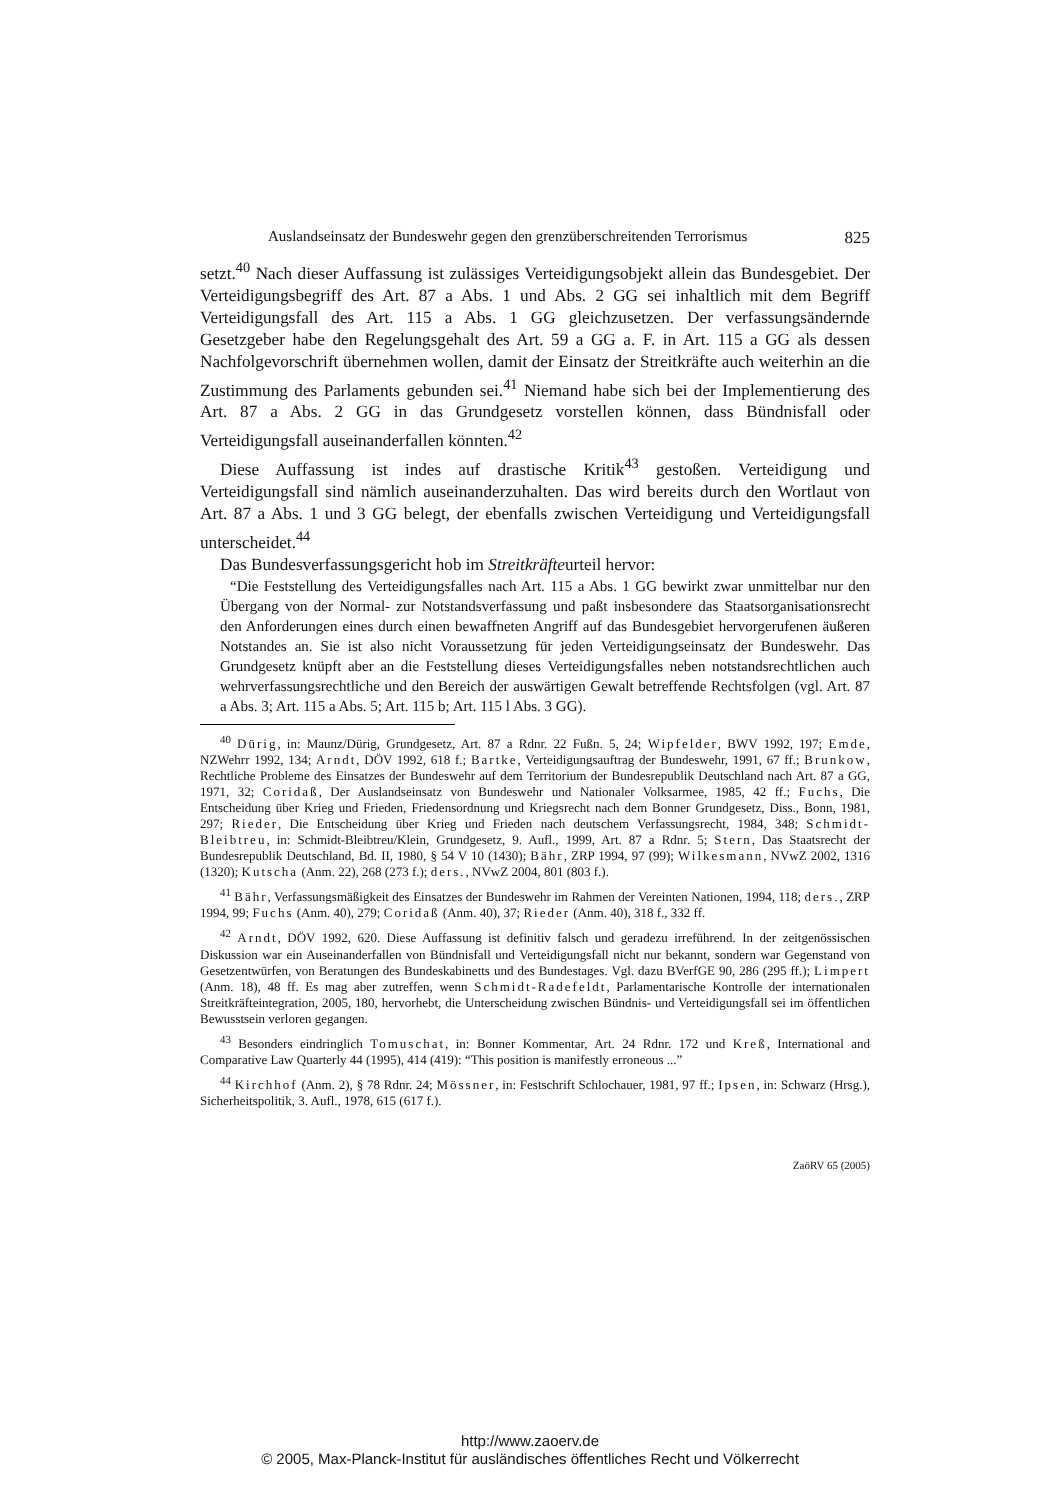Auslandseinsatz der Bundeswehr gegen den grenzüberschreitenden Terrorismus 825
setzt.<sup>40</sup> Nach dieser Auffassung ist zulässiges Verteidigungsobjekt allein das Bundesgebiet. Der Verteidigungsbegriff des Art. 87 a Abs. 1 und Abs. 2 GG sei inhaltlich mit dem Begriff Verteidigungsfall des Art. 115 a Abs. 1 GG gleichzusetzen. Der verfassungsändernde Gesetzgeber habe den Regelungsgehalt des Art. 59 a GG a. F. in Art. 115 a GG als dessen Nachfolgevorschrift übernehmen wollen, damit der Einsatz der Streitkräfte auch weiterhin an die Zustimmung des Parlaments gebunden sei.<sup>41</sup> Niemand habe sich bei der Implementierung des Art. 87 a Abs. 2 GG in das Grundgesetz vorstellen können, dass Bündnisfall oder Verteidigungsfall auseinanderfallen könnten.<sup>42</sup>
Diese Auffassung ist indes auf drastische Kritik<sup>43</sup> gestoßen. Verteidigung und Verteidigungsfall sind nämlich auseinanderzuhalten. Das wird bereits durch den Wortlaut von Art. 87 a Abs. 1 und 3 GG belegt, der ebenfalls zwischen Verteidigung und Verteidigungsfall unterscheidet.<sup>44</sup>
Das Bundesverfassungsgericht hob im Streitkräfteurteil hervor:
“Die Feststellung des Verteidigungsfalles nach Art. 115 a Abs. 1 GG bewirkt zwar unmittelbar nur den Übergang von der Normal- zur Notstandsverfassung und paßt insbesondere das Staatsorganisationsrecht den Anforderungen eines durch einen bewaffneten Angriff auf das Bundesgebiet hervorgerufenen äußeren Notstandes an. Sie ist also nicht Voraussetzung für jeden Verteidigungseinsatz der Bundeswehr. Das Grundgesetz knüpft aber an die Feststellung dieses Verteidigungsfalles neben notstandsrechtlichen auch wehrverfassungsrechtliche und den Bereich der auswärtigen Gewalt betreffende Rechtsfolgen (vgl. Art. 87 a Abs. 3; Art. 115 a Abs. 5; Art. 115 b; Art. 115 l Abs. 3 GG).
<sup>40</sup> Dürig, in: Maunz/Dürig, Grundgesetz, Art. 87 a Rdnr. 22 Fußn. 5, 24; Wipfelder, BWV 1992, 197; Emde, NZWehrr 1992, 134; Arndt, DÖV 1992, 618 f.; Bartke, Verteidigungsauftrag der Bundeswehr, 1991, 67 ff.; Brunkow, Rechtliche Probleme des Einsatzes der Bundeswehr auf dem Territorium der Bundesrepublik Deutschland nach Art. 87 a GG, 1971, 32; Coridaß, Der Auslandseinsatz von Bundeswehr und Nationaler Volksarmee, 1985, 42 ff.; Fuchs, Die Entscheidung über Krieg und Frieden, Friedensordnung und Kriegsrecht nach dem Bonner Grundgesetz, Diss., Bonn, 1981, 297; Rieder, Die Entscheidung über Krieg und Frieden nach deutschem Verfassungsrecht, 1984, 348; Schmidt-Bleibtreu, in: Schmidt-Bleibtreu/Klein, Grundgesetz, 9. Aufl., 1999, Art. 87 a Rdnr. 5; Stern, Das Staatsrecht der Bundesrepublik Deutschland, Bd. II, 1980, § 54 V 10 (1430); Bähr, ZRP 1994, 97 (99); Wilkesmann, NVwZ 2002, 1316 (1320); Kutscha (Anm. 22), 268 (273 f.); ders., NVwZ 2004, 801 (803 f.).
<sup>41</sup> Bähr, Verfassungsmäßigkeit des Einsatzes der Bundeswehr im Rahmen der Vereinten Nationen, 1994, 118; ders., ZRP 1994, 99; Fuchs (Anm. 40), 279; Coridaß (Anm. 40), 37; Rieder (Anm. 40), 318 f., 332 ff.
<sup>42</sup> Arndt, DÖV 1992, 620. Diese Auffassung ist definitiv falsch und geradezu irreführend. In der zeitgenössischen Diskussion war ein Auseinanderfallen von Bündnisfall und Verteidigungsfall nicht nur bekannt, sondern war Gegenstand von Gesetzentwürfen, von Beratungen des Bundeskabinetts und des Bundestages. Vgl. dazu BVerfGE 90, 286 (295 ff.); Limpert (Anm. 18), 48 ff. Es mag aber zutreffen, wenn Schmidt-Radefeldt, Parlamentarische Kontrolle der internationalen Streitkräfteintegration, 2005, 180, hervorhebt, die Unterscheidung zwischen Bündnis- und Verteidigungsfall sei im öffentlichen Bewusstsein verloren gegangen.
<sup>43</sup> Besonders eindringlich Tomuschat, in: Bonner Kommentar, Art. 24 Rdnr. 172 und Kreß, International and Comparative Law Quarterly 44 (1995), 414 (419): “This position is manifestly erroneous ...”
<sup>44</sup> Kirchhof (Anm. 2), § 78 Rdnr. 24; Mössner, in: Festschrift Schlochauer, 1981, 97 ff.; Ipsen, in: Schwarz (Hrsg.), Sicherheitspolitik, 3. Aufl., 1978, 615 (617 f.).
ZaöRV 65 (2005)
http://www.zaoerv.de
© 2005, Max-Planck-Institut für ausländisches öffentliches Recht und Völkerrecht